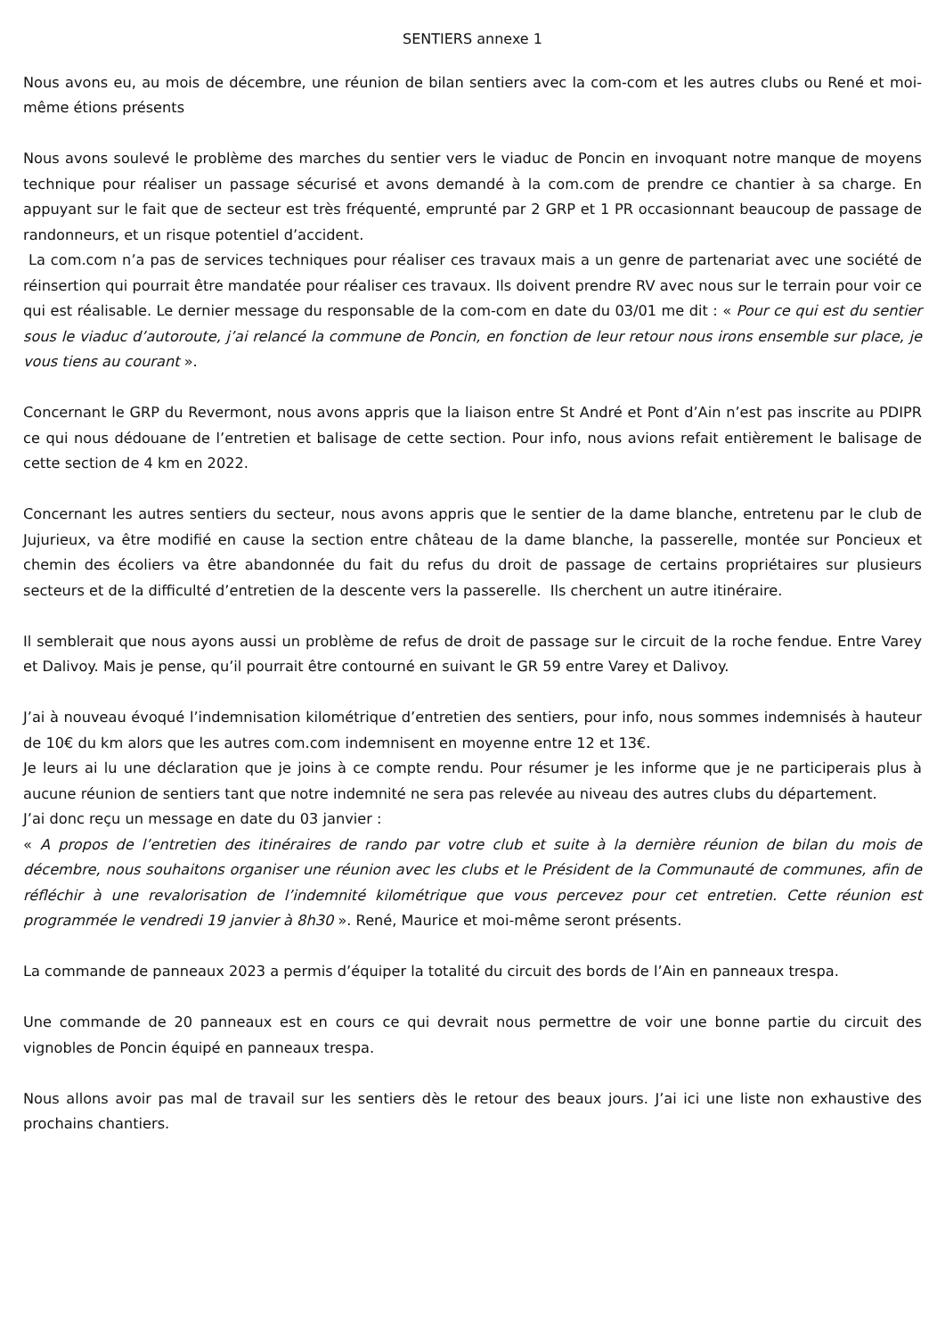SENTIERS annexe 1
Nous avons eu, au mois de décembre, une réunion de bilan sentiers avec la com-com et les autres clubs ou René et moi-même étions présents
Nous avons soulevé le problème des marches du sentier vers le viaduc de Poncin en invoquant notre manque de moyens technique pour réaliser un passage sécurisé et avons demandé à la com.com de prendre ce chantier à sa charge. En appuyant sur le fait que de secteur est très fréquenté, emprunté par 2 GRP et 1 PR occasionnant beaucoup de passage de randonneurs, et un risque potentiel d’accident.
La com.com n’a pas de services techniques pour réaliser ces travaux mais a un genre de partenariat avec une société de réinsertion qui pourrait être mandatée pour réaliser ces travaux. Ils doivent prendre RV avec nous sur le terrain pour voir ce qui est réalisable. Le dernier message du responsable de la com-com en date du 03/01 me dit : « Pour ce qui est du sentier sous le viaduc d’autoroute, j’ai relancé la commune de Poncin, en fonction de leur retour nous irons ensemble sur place, je vous tiens au courant ».
Concernant le GRP du Revermont, nous avons appris que la liaison entre St André et Pont d’Ain n’est pas inscrite au PDIPR ce qui nous dédouane de l’entretien et balisage de cette section. Pour info, nous avions refait entièrement le balisage de cette section de 4 km en 2022.
Concernant les autres sentiers du secteur, nous avons appris que le sentier de la dame blanche, entretenu par le club de Jujurieux, va être modifié en cause la section entre château de la dame blanche, la passerelle, montée sur Poncieux et chemin des écoliers va être abandonnée du fait du refus du droit de passage de certains propriétaires sur plusieurs secteurs et de la difficulté d’entretien de la descente vers la passerelle. Ils cherchent un autre itinéraire.
Il semblerait que nous ayons aussi un problème de refus de droit de passage sur le circuit de la roche fendue. Entre Varey et Dalivoy. Mais je pense, qu’il pourrait être contourné en suivant le GR 59 entre Varey et Dalivoy.
J’ai à nouveau évoqué l’indemnisation kilométrique d’entretien des sentiers, pour info, nous sommes indemnisés à hauteur de 10€ du km alors que les autres com.com indemnisent en moyenne entre 12 et 13€.
Je leurs ai lu une déclaration que je joins à ce compte rendu. Pour résumer je les informe que je ne participerais plus à aucune réunion de sentiers tant que notre indemnité ne sera pas relevée au niveau des autres clubs du département.
J’ai donc reçu un message en date du 03 janvier :
« A propos de l’entretien des itinéraires de rando par votre club et suite à la dernière réunion de bilan du mois de décembre, nous souhaitons organiser une réunion avec les clubs et le Président de la Communauté de communes, afin de réfléchir à une revalorisation de l’indemnité kilométrique que vous percevez pour cet entretien. Cette réunion est programmée le vendredi 19 janvier à 8h30 ». René, Maurice et moi-même seront présents.
La commande de panneaux 2023 a permis d’équiper la totalité du circuit des bords de l’Ain en panneaux trespa.
Une commande de 20 panneaux est en cours ce qui devrait nous permettre de voir une bonne partie du circuit des vignobles de Poncin équipé en panneaux trespa.
Nous allons avoir pas mal de travail sur les sentiers dès le retour des beaux jours. J’ai ici une liste non exhaustive des prochains chantiers.